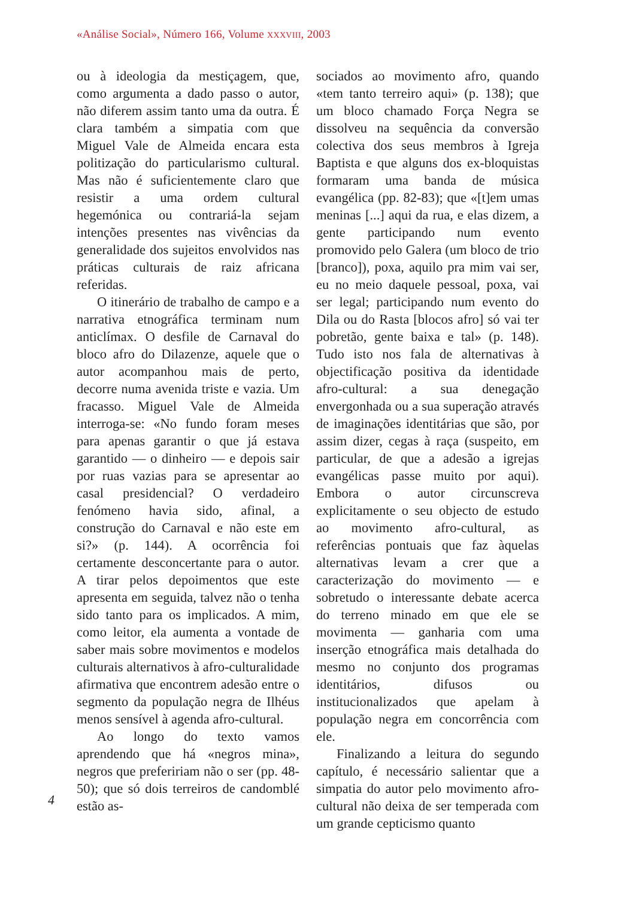«Análise Social», Número 166, Volume XXXVIII, 2003
4
ou à ideologia da mestiçagem, que, como argumenta a dado passo o autor, não diferem assim tanto uma da outra. É clara também a simpatia com que Miguel Vale de Almeida encara esta politização do particularismo cultural. Mas não é suficientemente claro que resistir a uma ordem cultural hegemónica ou contrariá-la sejam intenções presentes nas vivências da generalidade dos sujeitos envolvidos nas práticas culturais de raiz africana referidas.
O itinerário de trabalho de campo e a narrativa etnográfica terminam num anticlímax. O desfile de Carnaval do bloco afro do Dilazenze, aquele que o autor acompanhou mais de perto, decorre numa avenida triste e vazia. Um fracasso. Miguel Vale de Almeida interroga-se: «No fundo foram meses para apenas garantir o que já estava garantido — o dinheiro — e depois sair por ruas vazias para se apresentar ao casal presidencial? O verdadeiro fenómeno havia sido, afinal, a construção do Carnaval e não este em si?» (p. 144). A ocorrência foi certamente desconcertante para o autor. A tirar pelos depoimentos que este apresenta em seguida, talvez não o tenha sido tanto para os implicados. A mim, como leitor, ela aumenta a vontade de saber mais sobre movimentos e modelos culturais alternativos à afro-culturalidade afirmativa que encontrem adesão entre o segmento da população negra de Ilhéus menos sensível à agenda afro-cultural.
Ao longo do texto vamos aprendendo que há «negros mina», negros que prefeririam não o ser (pp. 48-50); que só dois terreiros de candomblé estão as-
sociados ao movimento afro, quando «tem tanto terreiro aqui» (p. 138); que um bloco chamado Força Negra se dissolveu na sequência da conversão colectiva dos seus membros à Igreja Baptista e que alguns dos ex-bloquistas formaram uma banda de música evangélica (pp. 82-83); que «[t]em umas meninas [...] aqui da rua, e elas dizem, a gente participando num evento promovido pelo Galera (um bloco de trio [branco]), poxa, aquilo pra mim vai ser, eu no meio daquele pessoal, poxa, vai ser legal; participando num evento do Dila ou do Rasta [blocos afro] só vai ter pobretão, gente baixa e tal» (p. 148). Tudo isto nos fala de alternativas à objectificação positiva da identidade afro-cultural: a sua denegação envergonhada ou a sua superação através de imaginações identitárias que são, por assim dizer, cegas à raça (suspeito, em particular, de que a adesão a igrejas evangélicas passe muito por aqui). Embora o autor circunscreva explicitamente o seu objecto de estudo ao movimento afro-cultural, as referências pontuais que faz àquelas alternativas levam a crer que a caracterização do movimento — e sobretudo o interessante debate acerca do terreno minado em que ele se movimenta — ganharia com uma inserção etnográfica mais detalhada do mesmo no conjunto dos programas identitários, difusos ou institucionalizados que apelam à população negra em concorrência com ele.
Finalizando a leitura do segundo capítulo, é necessário salientar que a simpatia do autor pelo movimento afro-cultural não deixa de ser temperada com um grande cepticismo quanto